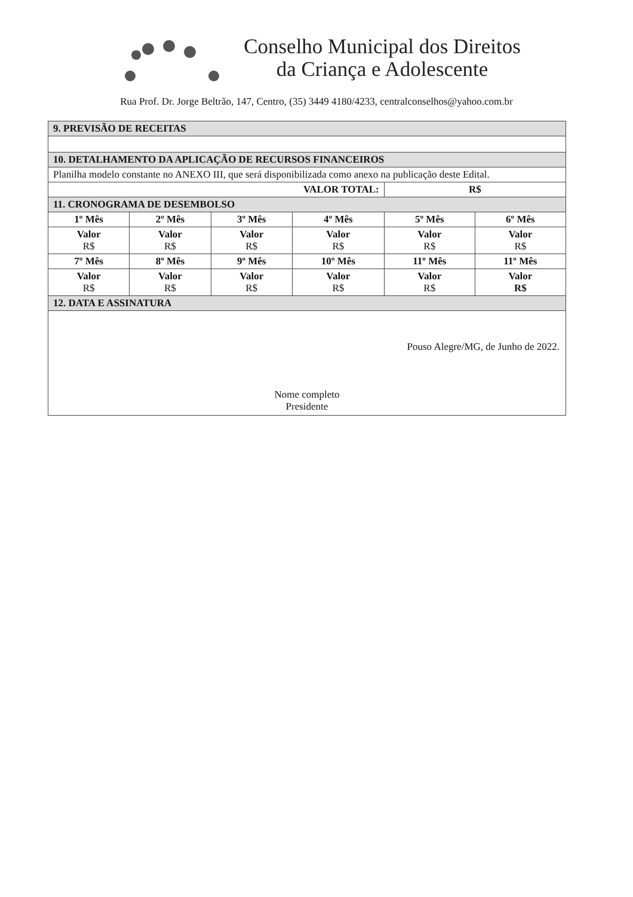Conselho Municipal dos Direitos
da Criança e Adolescente
Rua Prof. Dr. Jorge Beltrão, 147, Centro, (35) 3449 4180/4233, centralconselhos@yahoo.com.br
| 9. PREVISÃO DE RECEITAS | | | | | |
| --- | --- | --- | --- | --- | --- |
| 10. DETALHAMENTO DA APLICAÇÃO DE RECURSOS FINANCEIROS | | | | | |
| Planilha modelo constante no ANEXO III, que será disponibilizada como anexo na publicação deste Edital. | | | | | |
| VALOR TOTAL: | | | | R$ | |
| 11. CRONOGRAMA DE DESEMBOLSO | | | | | |
| 1º Mês | 2º Mês | 3º Mês | 4º Mês | 5º Mês | 6º Mês |
| Valor R$ | Valor R$ | Valor R$ | Valor R$ | Valor R$ | Valor R$ |
| 7º Mês | 8º Mês | 9º Mês | 10º Mês | 11º Mês | 11º Mês |
| Valor R$ | Valor R$ | Valor R$ | Valor R$ | Valor R$ | Valor R$ |
| 12. DATA E ASSINATURA | | | | | |
| Pouso Alegre/MG, de Junho de 2022. Nome completo Presidente | | | | | |